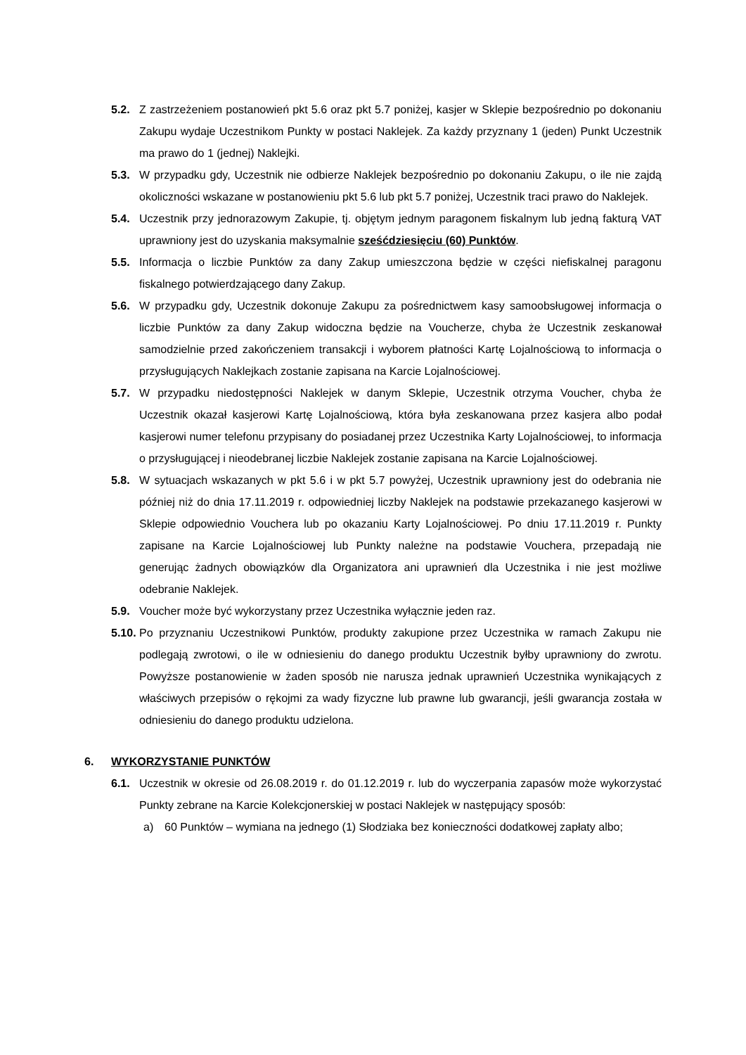5.2. Z zastrzeżeniem postanowień pkt 5.6 oraz pkt 5.7 poniżej, kasjer w Sklepie bezpośrednio po dokonaniu Zakupu wydaje Uczestnikom Punkty w postaci Naklejek. Za każdy przyznany 1 (jeden) Punkt Uczestnik ma prawo do 1 (jednej) Naklejki.
5.3. W przypadku gdy, Uczestnik nie odbierze Naklejek bezpośrednio po dokonaniu Zakupu, o ile nie zajdą okoliczności wskazane w postanowieniu pkt 5.6 lub pkt 5.7 poniżej, Uczestnik traci prawo do Naklejek.
5.4. Uczestnik przy jednorazowym Zakupie, tj. objętym jednym paragonem fiskalnym lub jedną fakturą VAT uprawniony jest do uzyskania maksymalnie sześćdziesięciu (60) Punktów.
5.5. Informacja o liczbie Punktów za dany Zakup umieszczona będzie w części niefiskalnej paragonu fiskalnego potwierdzającego dany Zakup.
5.6. W przypadku gdy, Uczestnik dokonuje Zakupu za pośrednictwem kasy samoobsługowej informacja o liczbie Punktów za dany Zakup widoczna będzie na Voucherze, chyba że Uczestnik zeskanował samodzielnie przed zakończeniem transakcji i wyborem płatności Kartę Lojalnościową to informacja o przysługujących Naklejkach zostanie zapisana na Karcie Lojalnościowej.
5.7. W przypadku niedostępności Naklejek w danym Sklepie, Uczestnik otrzyma Voucher, chyba że Uczestnik okazał kasjerowi Kartę Lojalnościową, która była zeskanowana przez kasjera albo podał kasjerowi numer telefonu przypisany do posiadanej przez Uczestnika Karty Lojalnościowej, to informacja o przysługującej i nieodebranej liczbie Naklejek zostanie zapisana na Karcie Lojalnościowej.
5.8. W sytuacjach wskazanych w pkt 5.6 i w pkt 5.7 powyżej, Uczestnik uprawniony jest do odebrania nie później niż do dnia 17.11.2019 r. odpowiedniej liczby Naklejek na podstawie przekazanego kasjerowi w Sklepie odpowiednio Vouchera lub po okazaniu Karty Lojalnościowej. Po dniu 17.11.2019 r. Punkty zapisane na Karcie Lojalnościowej lub Punkty należne na podstawie Vouchera, przepadają nie generując żadnych obowiązków dla Organizatora ani uprawnień dla Uczestnika i nie jest możliwe odebranie Naklejek.
5.9. Voucher może być wykorzystany przez Uczestnika wyłącznie jeden raz.
5.10. Po przyznaniu Uczestnikowi Punktów, produkty zakupione przez Uczestnika w ramach Zakupu nie podlegają zwrotowi, o ile w odniesieniu do danego produktu Uczestnik byłby uprawniony do zwrotu. Powyższe postanowienie w żaden sposób nie narusza jednak uprawnień Uczestnika wynikających z właściwych przepisów o rękojmi za wady fizyczne lub prawne lub gwarancji, jeśli gwarancja została w odniesieniu do danego produktu udzielona.
6. WYKORZYSTANIE PUNKTÓW
6.1. Uczestnik w okresie od 26.08.2019 r. do 01.12.2019 r. lub do wyczerpania zapasów może wykorzystać Punkty zebrane na Karcie Kolekcjonerskiej w postaci Naklejek w następujący sposób:
a) 60 Punktów – wymiana na jednego (1) Słodziaka bez konieczności dodatkowej zapłaty albo;